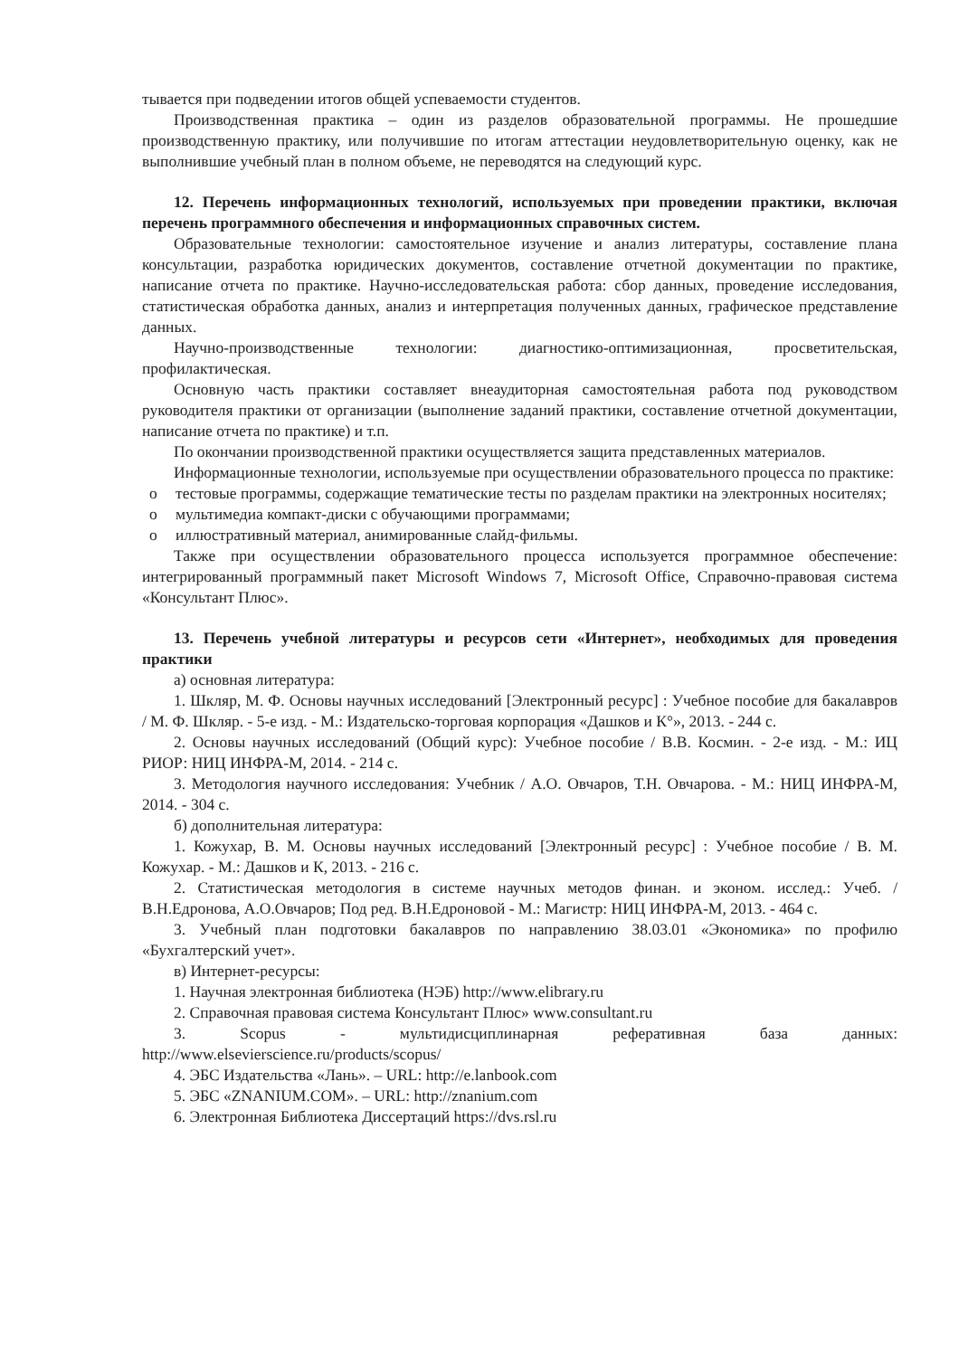тывается при подведении итогов общей успеваемости студентов.
Производственная практика – один из разделов образовательной программы. Не прошедшие производственную практику, или получившие по итогам аттестации неудовлетворительную оценку, как не выполнившие учебный план в полном объеме, не переводятся на следующий курс.
12. Перечень информационных технологий, используемых при проведении практики, включая перечень программного обеспечения и информационных справочных систем.
Образовательные технологии: самостоятельное изучение и анализ литературы, составление плана консультации, разработка юридических документов, составление отчетной документации по практике, написание отчета по практике. Научно-исследовательская работа: сбор данных, проведение исследования, статистическая обработка данных, анализ и интерпретация полученных данных, графическое представление данных.
Научно-производственные технологии: диагностико-оптимизационная, просветительская, профилактическая.
Основную часть практики составляет внеаудиторная самостоятельная работа под руководством руководителя практики от организации (выполнение заданий практики, составление отчетной документации, написание отчета по практике) и т.п.
По окончании производственной практики осуществляется защита представленных материалов.
Информационные технологии, используемые при осуществлении образовательного процесса по практике:
o тестовые программы, содержащие тематические тесты по разделам практики на электронных носителях;
o мультимедиа компакт-диски с обучающими программами;
o иллюстративный материал, анимированные слайд-фильмы.
Также при осуществлении образовательного процесса используется программное обеспечение: интегрированный программный пакет Microsoft Windows 7, Microsoft Office, Справочно-правовая система «Консультант Плюс».
13. Перечень учебной литературы и ресурсов сети «Интернет», необходимых для проведения практики
а) основная литература:
1. Шкляр, М. Ф. Основы научных исследований [Электронный ресурс] : Учебное пособие для бакалавров / М. Ф. Шкляр. - 5-е изд. - М.: Издательско-торговая корпорация «Дашков и К°», 2013. - 244 с.
2. Основы научных исследований (Общий курс): Учебное пособие / В.В. Космин. - 2-е изд. - М.: ИЦ РИОР: НИЦ ИНФРА-М, 2014. - 214 с.
3. Методология научного исследования: Учебник / А.О. Овчаров, Т.Н. Овчарова. - М.: НИЦ ИНФРА-М, 2014. - 304 с.
б) дополнительная литература:
1. Кожухар, В. М. Основы научных исследований [Электронный ресурс] : Учебное пособие / В. М. Кожухар. - М.: Дашков и К, 2013. - 216 с.
2. Статистическая методология в системе научных методов финан. и эконом. исслед.: Учеб. / В.Н.Едронова, А.О.Овчаров; Под ред. В.Н.Едроновой - М.: Магистр: НИЦ ИНФРА-М, 2013. - 464 с.
3. Учебный план подготовки бакалавров по направлению 38.03.01 «Экономика» по профилю «Бухгалтерский учет».
в) Интернет-ресурсы:
1. Научная электронная библиотека (НЭБ) http://www.elibrary.ru
2. Справочная правовая система Консультант Плюс» www.consultant.ru
3. Scopus - мультидисциплинарная реферативная база данных: http://www.elsevierscience.ru/products/scopus/
4. ЭБС Издательства «Лань». – URL: http://e.lanbook.com
5. ЭБС «ZNANIUM.COM». – URL: http://znanium.com
6. Электронная Библиотека Диссертаций https://dvs.rsl.ru